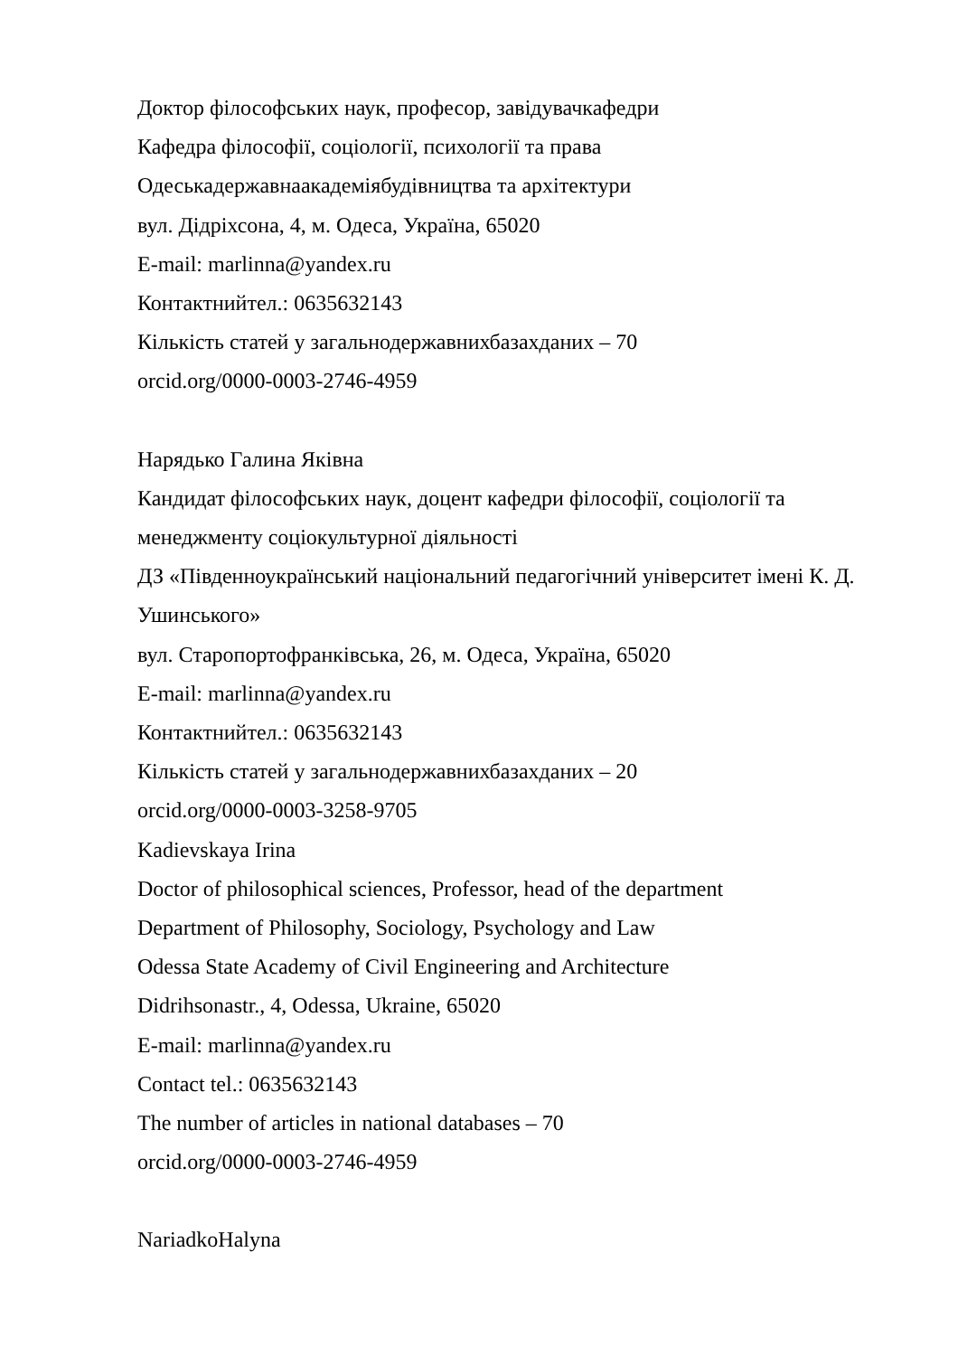Доктор філософських наук, професор, завідувачкафедри
Кафедра філософії, соціології, психології та права
Одеськадержавнаакадеміябудівництва та архітектури
вул. Дідріхсона, 4, м. Одеса, Україна, 65020
E-mail: marlinna@yandex.ru
Контактнийтел.: 0635632143
Кількість статей у загальнодержавнихбазахданих – 70
orcid.org/0000-0003-2746-4959
Нарядько Галина Яківна
Кандидат філософських наук, доцент кафедри філософії, соціології та менеджменту соціокультурної діяльності
ДЗ «Південноукраїнський національний педагогічний університет імені К. Д. Ушинського»
вул. Старопортофранківська, 26, м. Одеса, Україна, 65020
E-mail: marlinna@yandex.ru
Контактнийтел.: 0635632143
Кількість статей у загальнодержавнихбазахданих – 20
orcid.org/0000-0003-3258-9705
Kadievskaya Irina
Doctor of philosophical sciences, Professor, head of the department
Department of Philosophy, Sociology, Psychology and Law
Odessa State Academy of Civil Engineering and Architecture
Didrihsonastr., 4, Odessa, Ukraine, 65020
E-mail: marlinna@yandex.ru
Contact tel.: 0635632143
The number of articles in national databases – 70
orcid.org/0000-0003-2746-4959
NariadkoHalyna